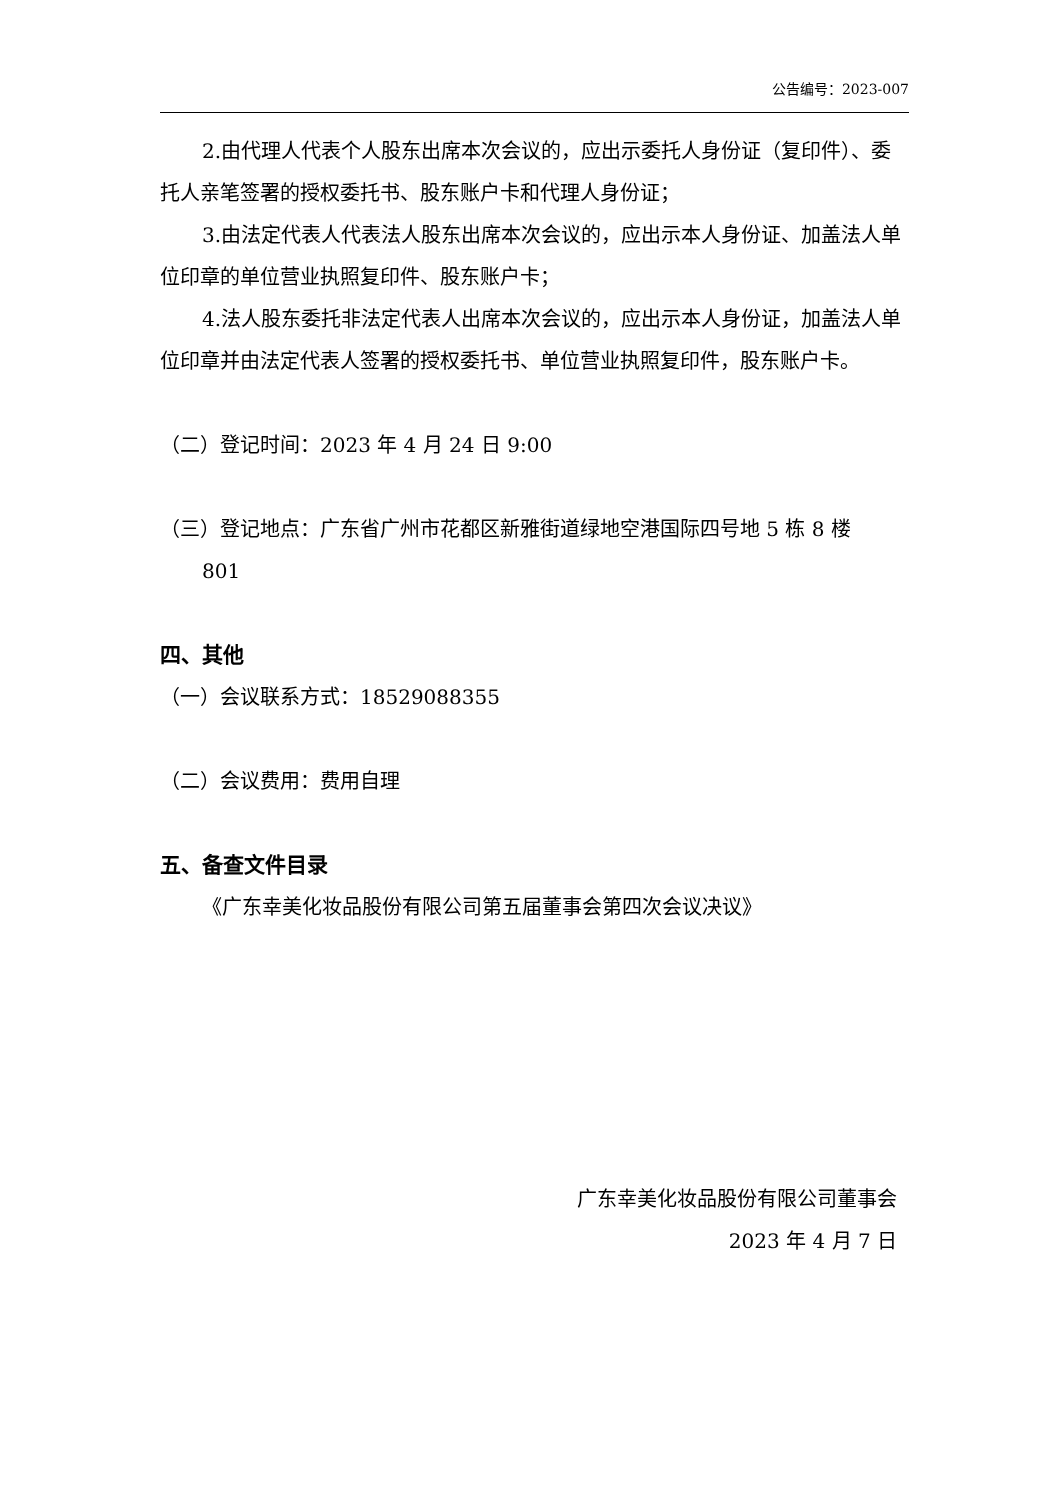公告编号：2023-007
2.由代理人代表个人股东出席本次会议的，应出示委托人身份证（复印件）、委托人亲笔签署的授权委托书、股东账户卡和代理人身份证；
3.由法定代表人代表法人股东出席本次会议的，应出示本人身份证、加盖法人单位印章的单位营业执照复印件、股东账户卡；
4.法人股东委托非法定代表人出席本次会议的，应出示本人身份证，加盖法人单位印章并由法定代表人签署的授权委托书、单位营业执照复印件，股东账户卡。
（二）登记时间：2023 年 4 月 24 日 9:00
（三）登记地点：广东省广州市花都区新雅街道绿地空港国际四号地 5 栋 8 楼
801
四、其他
（一）会议联系方式：18529088355
（二）会议费用：费用自理
五、备查文件目录
《广东幸美化妆品股份有限公司第五届董事会第四次会议决议》
广东幸美化妆品股份有限公司董事会
2023 年 4 月 7 日